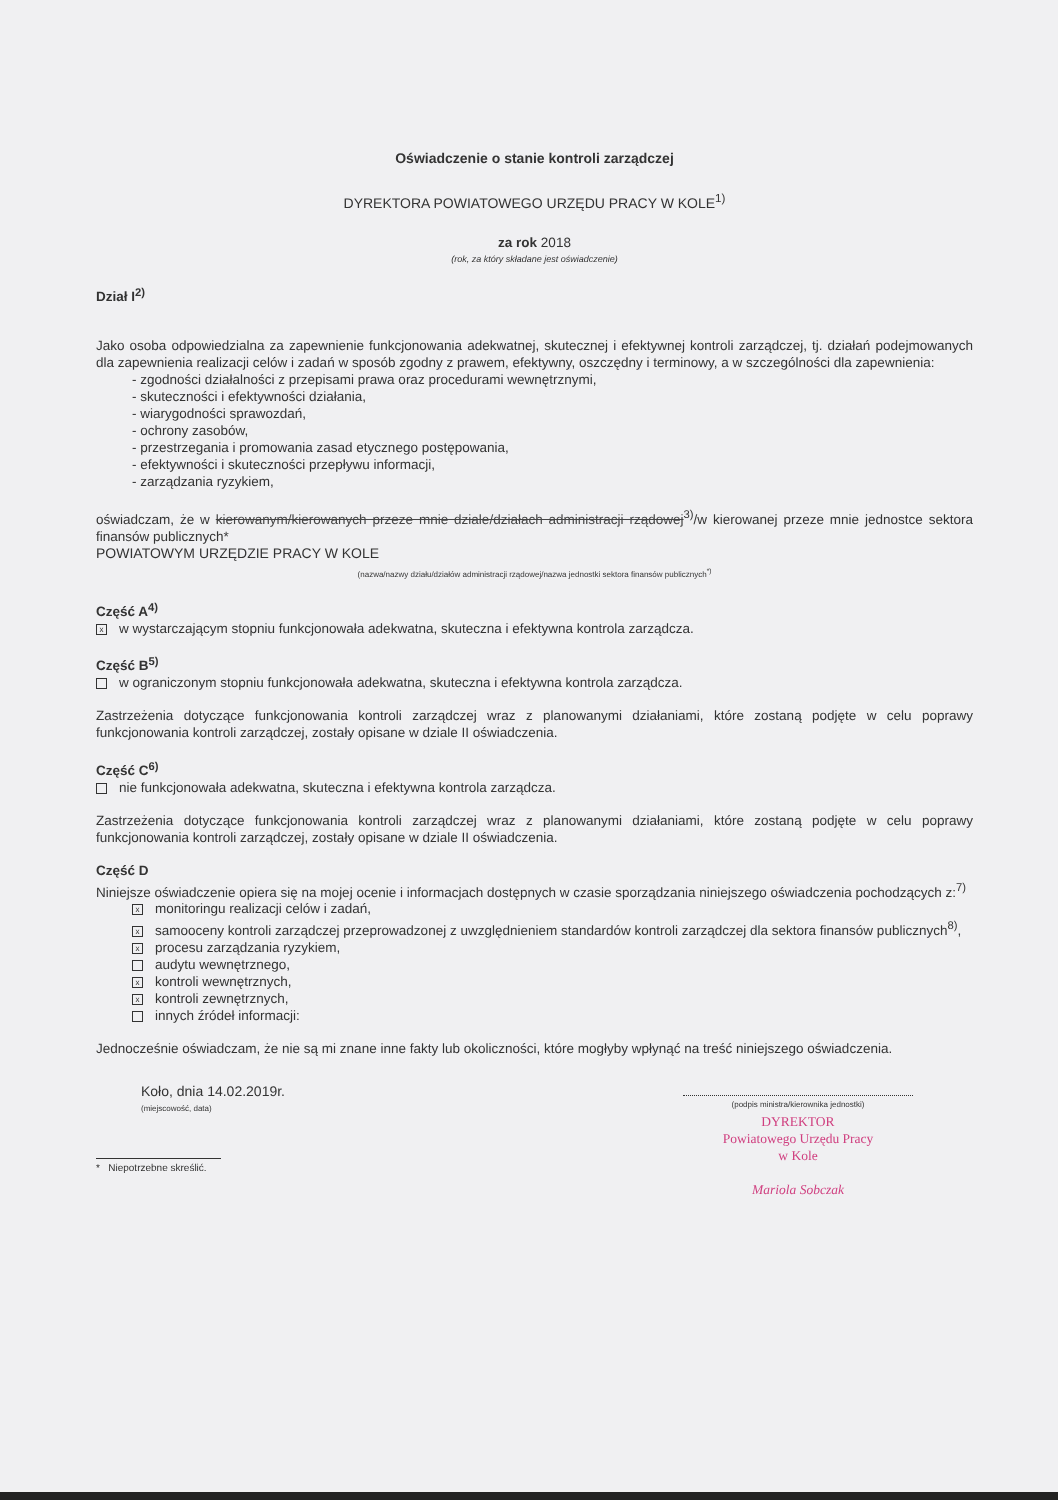Oświadczenie o stanie kontroli zarządczej
DYREKTORA POWIATOWEGO URZĘDU PRACY W KOLE<sup>1)</sup>
za rok 2018
(rok, za który składane jest oświadczenie)
Dział I<sup>2)</sup>
Jako osoba odpowiedzialna za zapewnienie funkcjonowania adekwatnej, skutecznej i efektywnej kontroli zarządczej, tj. działań podejmowanych dla zapewnienia realizacji celów i zadań w sposób zgodny z prawem, efektywny, oszczędny i terminowy, a w szczególności dla zapewnienia:
- zgodności działalności z przepisami prawa oraz procedurami wewnętrznymi,
- skuteczności i efektywności działania,
- wiarygodności sprawozdań,
- ochrony zasobów,
- przestrzegania i promowania zasad etycznego postępowania,
- efektywności i skuteczności przepływu informacji,
- zarządzania ryzykiem,
oświadczam, że w kierowanym/kierowanych przeze mnie dziale/działach administracji rządowej<sup>3)</sup>/w kierowanej przeze mnie jednostce sektora finansów publicznych*
POWIATOWYM URZĘDZIE PRACY W KOLE
(nazwa/nazwy działu/działów administracji rządowej/nazwa jednostki sektora finansów publicznych<sup>*)</sup>
Część A<sup>4)</sup>
xw wystarczającym stopniu funkcjonowała adekwatna, skuteczna i efektywna kontrola zarządcza.
Część B<sup>5)</sup>
w ograniczonym stopniu funkcjonowała adekwatna, skuteczna i efektywna kontrola zarządcza.
Zastrzeżenia dotyczące funkcjonowania kontroli zarządczej wraz z planowanymi działaniami, które zostaną podjęte w celu poprawy funkcjonowania kontroli zarządczej, zostały opisane w dziale II oświadczenia.
Część C<sup>6)</sup>
nie funkcjonowała adekwatna, skuteczna i efektywna kontrola zarządcza.
Zastrzeżenia dotyczące funkcjonowania kontroli zarządczej wraz z planowanymi działaniami, które zostaną podjęte w celu poprawy funkcjonowania kontroli zarządczej, zostały opisane w dziale II oświadczenia.
Część D
Niniejsze oświadczenie opiera się na mojej ocenie i informacjach dostępnych w czasie sporządzania niniejszego oświadczenia pochodzących z:<sup>7)</sup>
xmonitoringu realizacji celów i zadań,
xsamooceny kontroli zarządczej przeprowadzonej z uwzględnieniem standardów kontroli zarządczej dla sektora finansów publicznych<sup>8)</sup>,
xprocesu zarządzania ryzykiem,
audytu wewnętrznego,
xkontroli wewnętrznych,
xkontroli zewnętrznych,
innych źródeł informacji:
Jednocześnie oświadczam, że nie są mi znane inne fakty lub okoliczności, które mogłyby wpłynąć na treść niniejszego oświadczenia.
Koło, dnia 14.02.2019r.
(miejscowość, data)
(podpis ministra/kierownika jednostki)
DYREKTOR
Powiatowego Urzędu Pracy
w Kole
Mariola Sobczak
* Niepotrzebne skreślić.